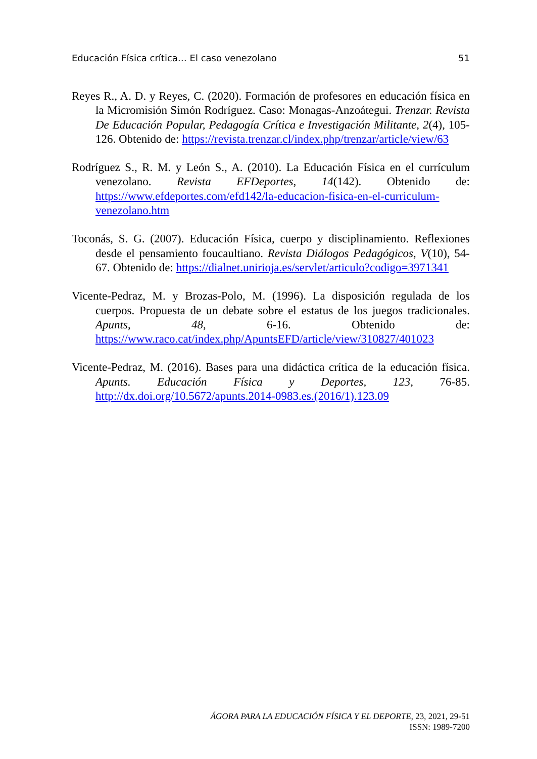Educación Física crítica… El caso venezolano 51
Reyes R., A. D. y Reyes, C. (2020). Formación de profesores en educación física en la Micromisión Simón Rodríguez. Caso: Monagas-Anzoátegui. Trenzar. Revista De Educación Popular, Pedagogía Crítica e Investigación Militante, 2(4), 105-126. Obtenido de: https://revista.trenzar.cl/index.php/trenzar/article/view/63
Rodríguez S., R. M. y León S., A. (2010). La Educación Física en el currículum venezolano. Revista EFDeportes, 14(142). Obtenido de: https://www.efdeportes.com/efd142/la-educacion-fisica-en-el-curriculum-venezolano.htm
Toconás, S. G. (2007). Educación Física, cuerpo y disciplinamiento. Reflexiones desde el pensamiento foucaultiano. Revista Diálogos Pedagógicos, V(10), 54-67. Obtenido de: https://dialnet.unirioja.es/servlet/articulo?codigo=3971341
Vicente-Pedraz, M. y Brozas-Polo, M. (1996). La disposición regulada de los cuerpos. Propuesta de un debate sobre el estatus de los juegos tradicionales. Apunts, 48, 6-16. Obtenido de: https://www.raco.cat/index.php/ApuntsEFD/article/view/310827/401023
Vicente-Pedraz, M. (2016). Bases para una didáctica crítica de la educación física. Apunts. Educación Física y Deportes, 123, 76-85. http://dx.doi.org/10.5672/apunts.2014-0983.es.(2016/1).123.09
ÁGORA PARA LA EDUCACIÓN FÍSICA Y EL DEPORTE, 23, 2021, 29-51
ISSN: 1989-7200